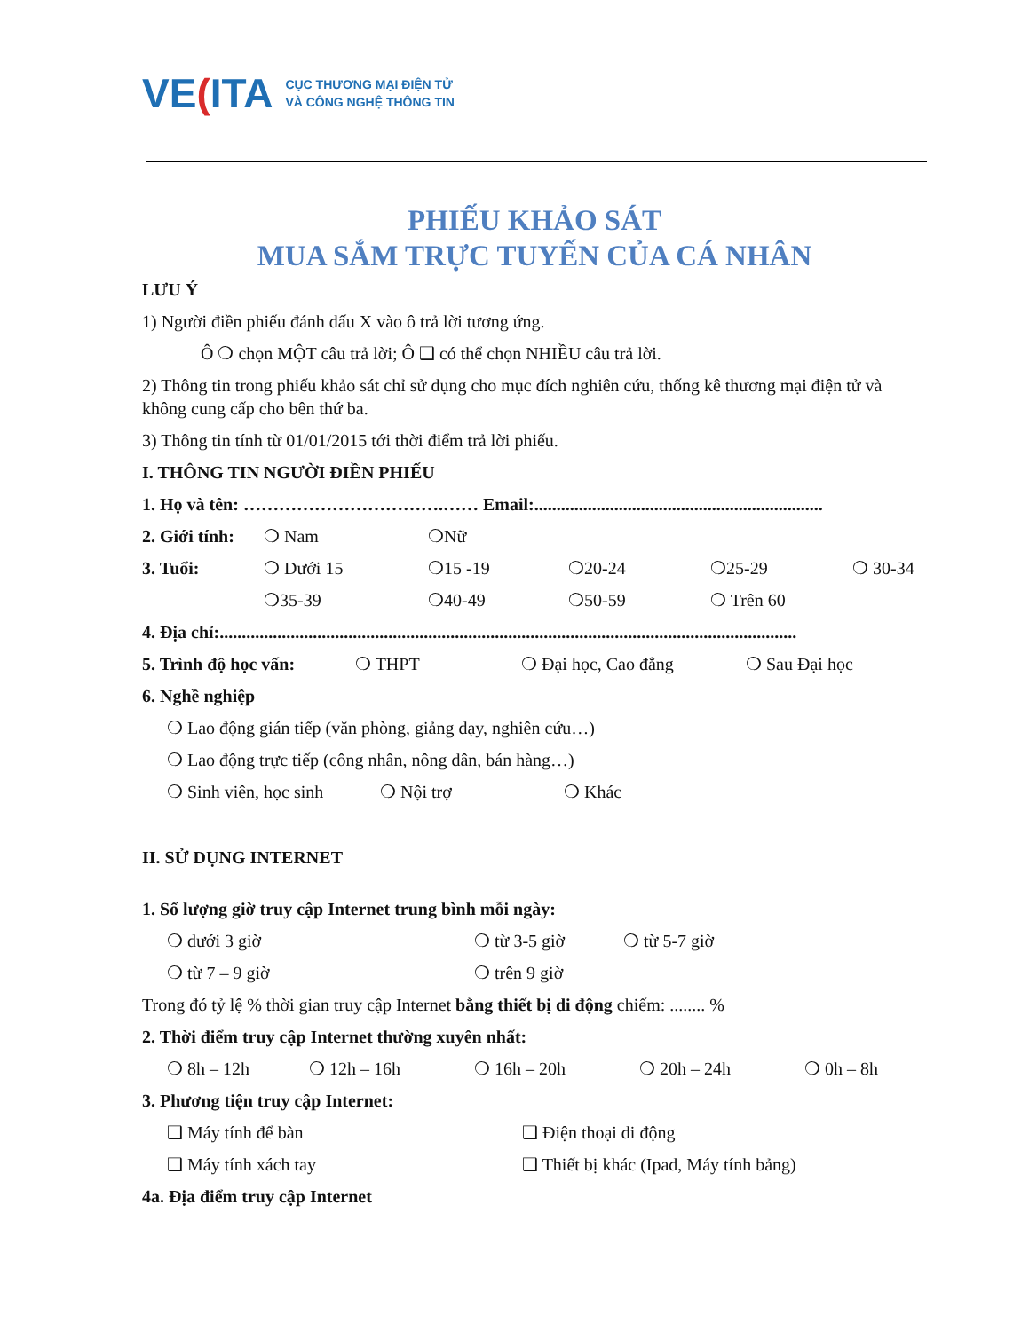VE(ITA
CỤC THƯƠNG MẠI ĐIỆN TỬ
VÀ CÔNG NGHỆ THÔNG TIN
PHIẾU KHẢO SÁT
MUA SẮM TRỰC TUYẾN CỦA CÁ NHÂN
LƯU Ý
1) Người điền phiếu đánh dấu X vào ô trả lời tương ứng.
Ô ❍ chọn MỘT câu trả lời; Ô ❑ có thể chọn NHIỀU câu trả lời.
2) Thông tin trong phiếu khảo sát chỉ sử dụng cho mục đích nghiên cứu, thống kê thương mại điện tử và không cung cấp cho bên thứ ba.
3) Thông tin tính từ 01/01/2015 tới thời điểm trả lời phiếu.
I. THÔNG TIN NGƯỜI ĐIỀN PHIẾU
1. Họ và tên: …………………………….…… Email:.................................................................
2. Giới tính:
❍ Nam ❍Nữ
3. Tuổi: ❍ Dưới 15 ❍15 -19 ❍20-24 ❍25-29 ❍ 30-34
❍35-39 ❍40-49 ❍50-59 ❍ Trên 60
4. Địa chỉ:..................................................................................................................................
5. Trình độ học vấn: ❍ THPT ❍ Đại học, Cao đẳng ❍ Sau Đại học
6. Nghề nghiệp
❍ Lao động gián tiếp (văn phòng, giảng dạy, nghiên cứu…)
❍ Lao động trực tiếp (công nhân, nông dân, bán hàng…)
❍ Sinh viên, học sinh
❍ Nội trợ ❍ Khác
II. SỬ DỤNG INTERNET
1. Số lượng giờ truy cập Internet trung bình mỗi ngày:
❍ dưới 3 giờ ❍ từ 3-5 giờ ❍ từ 5-7 giờ
❍ từ 7 – 9 giờ ❍ trên 9 giờ
Trong đó tỷ lệ % thời gian truy cập Internet bằng thiết bị di động chiếm: ........ %
2. Thời điểm truy cập Internet thường xuyên nhất:
❍ 8h – 12h ❍ 12h – 16h ❍ 16h – 20h ❍ 20h – 24h ❍ 0h – 8h
3. Phương tiện truy cập Internet:
❑ Máy tính để bàn ❑ Điện thoại di động
❑ Máy tính xách tay ❑ Thiết bị khác (Ipad, Máy tính bảng)
4a. Địa điểm truy cập Internet